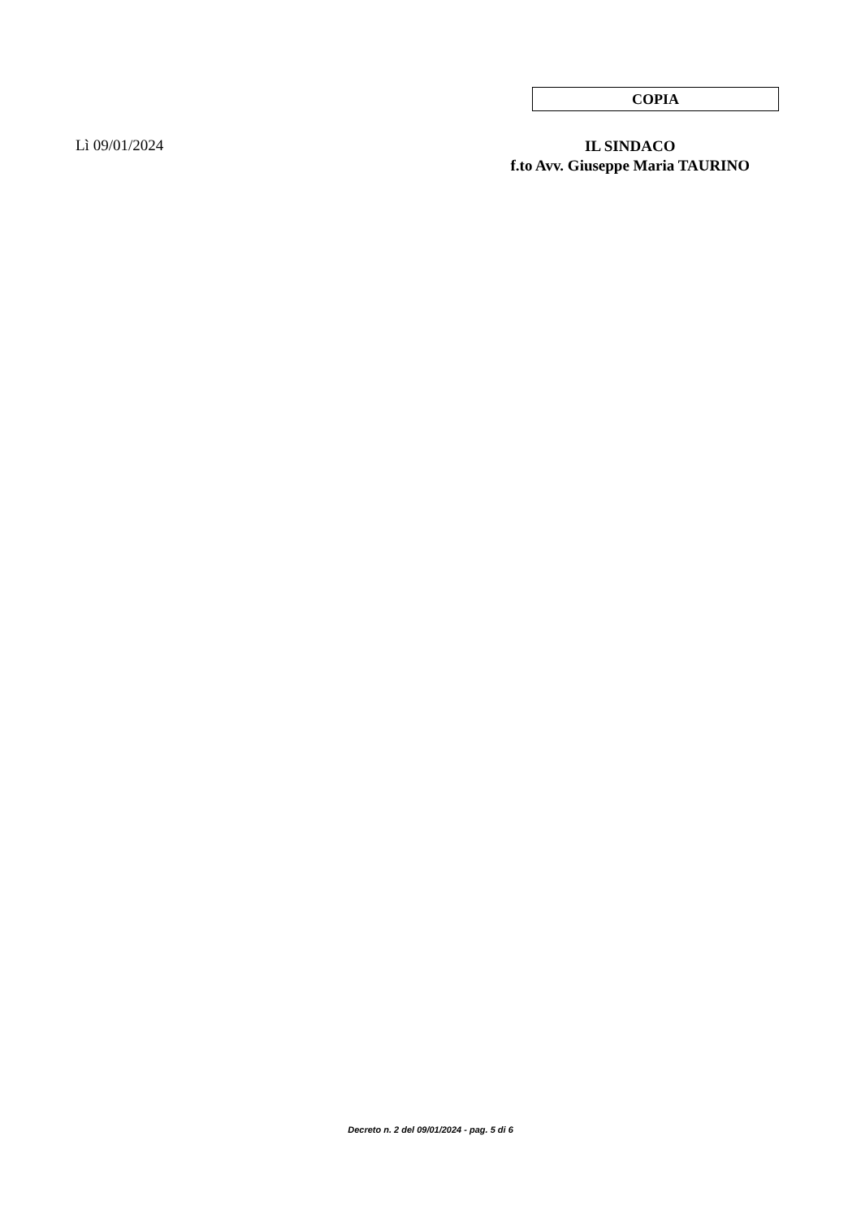COPIA
Lì 09/01/2024
IL SINDACO
f.to Avv. Giuseppe Maria TAURINO
Decreto n. 2 del 09/01/2024 - pag. 5 di 6